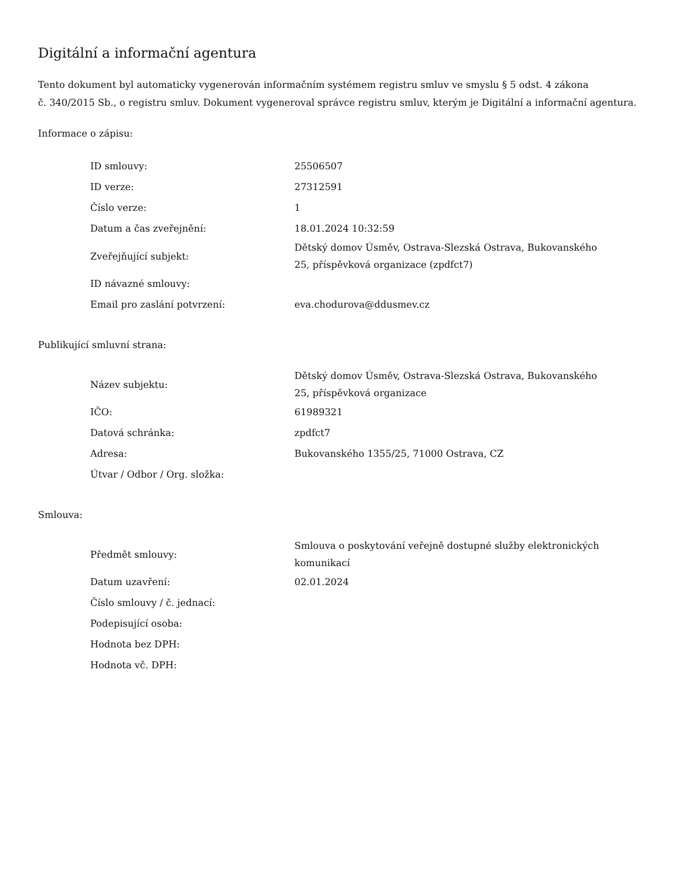Digitální a informační agentura
Tento dokument byl automaticky vygenerován informačním systémem registru smluv ve smyslu § 5 odst. 4 zákona
č. 340/2015 Sb., o registru smluv. Dokument vygeneroval správce registru smluv, kterým je Digitální a informační agentura.
Informace o zápisu:
| ID smlouvy: | 25506507 |
| ID verze: | 27312591 |
| Číslo verze: | 1 |
| Datum a čas zveřejnění: | 18.01.2024 10:32:59 |
| Zveřejňující subjekt: | Dětský domov Úsměv, Ostrava-Slezská Ostrava, Bukovanského 25, příspěvková organizace (zpdfct7) |
| ID návazné smlouvy: | |
| Email pro zaslání potvrzení: | eva.chodurova@ddusmev.cz |
Publikující smluvní strana:
| Název subjektu: | Dětský domov Úsměv, Ostrava-Slezská Ostrava, Bukovanského 25, příspěvková organizace |
| IČO: | 61989321 |
| Datová schránka: | zpdfct7 |
| Adresa: | Bukovanského 1355/25, 71000 Ostrava, CZ |
| Útvar / Odbor / Org. složka: | |
Smlouva:
| Předmět smlouvy: | Smlouva o poskytování veřejně dostupné služby elektronických komunikací |
| Datum uzavření: | 02.01.2024 |
| Číslo smlouvy / č. jednací: | |
| Podepisující osoba: | |
| Hodnota bez DPH: | |
| Hodnota vč. DPH: | |